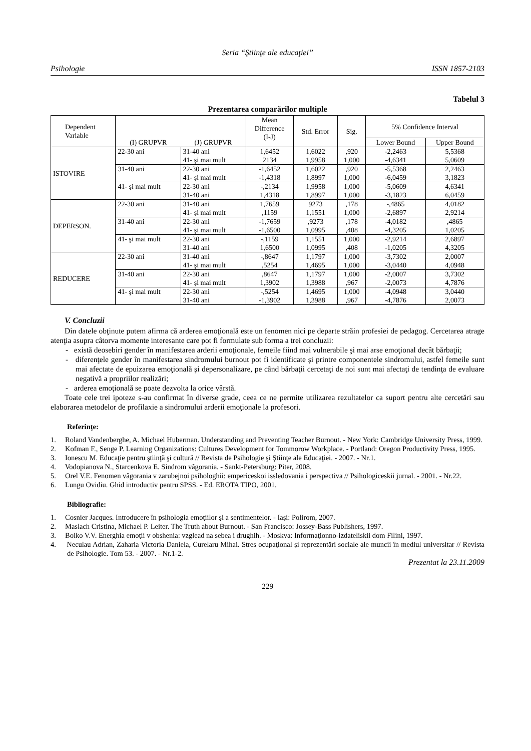Seria “Ştiinţe ale educaţiei”
Psihologie ISSN 1857-2103
Tabelul 3
Prezentarea comparărilor multiple
| Dependent Variable | (I) GRUPVR | (J) GRUPVR | Mean Difference (I-J) | Std. Error | Sig. | 5% Confidence Interval | |
| --- | --- | --- | --- | --- | --- | --- | --- |
| | | | | | | Lower Bound | Upper Bound |
| ISTOVIRE | 22-30 ani | 31-40 ani | 1,6452 | 1,6022 | ,920 | -2,2463 | 5,5368 |
| | | 41- şi mai mult | 2134 | 1,9958 | 1,000 | -4,6341 | 5,0609 |
| | 31-40 ani | 22-30 ani | -1,6452 | 1,6022 | ,920 | -5,5368 | 2,2463 |
| | | 41- şi mai mult | -1,4318 | 1,8997 | 1,000 | -6,0459 | 3,1823 |
| | 41- şi mai mult | 22-30 ani | -,2134 | 1,9958 | 1,000 | -5,0609 | 4,6341 |
| | | 31-40 ani | 1,4318 | 1,8997 | 1,000 | -3,1823 | 6,0459 |
| DEPERSON. | 22-30 ani | 31-40 ani | 1,7659 | 9273 | ,178 | -,4865 | 4,0182 |
| | | 41- şi mai mult | ,1159 | 1,1551 | 1,000 | -2,6897 | 2,9214 |
| | 31-40 ani | 22-30 ani | -1,7659 | ,9273 | ,178 | -4,0182 | ,4865 |
| | | 41- şi mai mult | -1,6500 | 1,0995 | ,408 | -4,3205 | 1,0205 |
| | 41- şi mai mult | 22-30 ani | -,1159 | 1,1551 | 1,000 | -2,9214 | 2,6897 |
| | | 31-40 ani | 1,6500 | 1,0995 | ,408 | -1,0205 | 4,3205 |
| REDUCERE | 22-30 ani | 31-40 ani | -,8647 | 1,1797 | 1,000 | -3,7302 | 2,0007 |
| | | 41- şi mai mult | ,5254 | 1,4695 | 1,000 | -3,0440 | 4,0948 |
| | 31-40 ani | 22-30 ani | ,8647 | 1,1797 | 1,000 | -2,0007 | 3,7302 |
| | | 41- şi mai mult | 1,3902 | 1,3988 | ,967 | -2,0073 | 4,7876 |
| | 41- şi mai mult | 22-30 ani | -,5254 | 1,4695 | 1,000 | -4,0948 | 3,0440 |
| | | 31-40 ani | -1,3902 | 1,3988 | ,967 | -4,7876 | 2,0073 |
V. Concluzii
Din datele obţinute putem afirma că arderea emoţională este un fenomen nici pe departe străin profesiei de pedagog. Cercetarea atrage atenţia asupra câtorva momente interesante care pot fi formulate sub forma a trei concluzii:
- există deosebiri gender în manifestarea arderii emoţionale, femeile fiind mai vulnerabile şi mai arse emoţional decât bărbaţii;
- diferenţele gender în manifestarea sindromului burnout pot fi identificate şi printre componentele sindromului, astfel femeile sunt mai afectate de epuizarea emoţională şi depersonalizare, pe când bărbaţii cercetaţi de noi sunt mai afectaţi de tendinţa de evaluare negativă a propriilor realizări;
- arderea emoţională se poate dezvolta la orice vârstă.
Toate cele trei ipoteze s-au confirmat în diverse grade, ceea ce ne permite utilizarea rezultatelor ca suport pentru alte cercetări sau elaborarea metodelor de profilaxie a sindromului arderii emoţionale la profesori.
Referinţe:
1. Roland Vandenberghe, A. Michael Huberman. Understanding and Preventing Teacher Burnout. - New York: Cambridge University Press, 1999.
2. Kofman F., Senge P. Learning Organizations: Cultures Development for Tommorow Workplace. - Portland: Oregon Productivity Press, 1995.
3. Ionescu M. Educaţie pentru ştiinţă şi cultură // Revista de Psihologie şi Ştiinţe ale Educaţiei. - 2007. - Nr.1.
4. Vodopianova N., Starcenkova E. Sindrom vâgorania. - Sankt-Petersburg: Piter, 2008.
5. Orel V.E. Fenomen vâgorania v zarubejnoi psihologhii: empericeskoi issledovania i perspectiva // Psihologiceskii jurnal. - 2001. - Nr.22.
6. Lungu Ovidiu. Ghid introductiv pentru SPSS. - Ed. EROTA TIPO, 2001.
Bibliografie:
1. Cosnier Jacques. Introducere în psihologia emoţiilor şi a sentimentelor. - Iaşi: Polirom, 2007.
2. Maslach Cristina, Michael P. Leiter. The Truth about Burnout. - San Francisco: Jossey-Bass Publishers, 1997.
3. Boiko V.V. Energhia emoţii v obshenia: vzglead na sebea i drughih. - Moskva: Informaţionno-izdateliskii dom Filini, 1997.
4. Neculau Adrian, Zaharia Victoria Daniela, Curelaru Mihai. Stres ocupaţional şi reprezentări sociale ale muncii în mediul universitar // Revista de Psihologie. Tom 53. - 2007. - Nr.1-2.
Prezentat la 23.11.2009
229